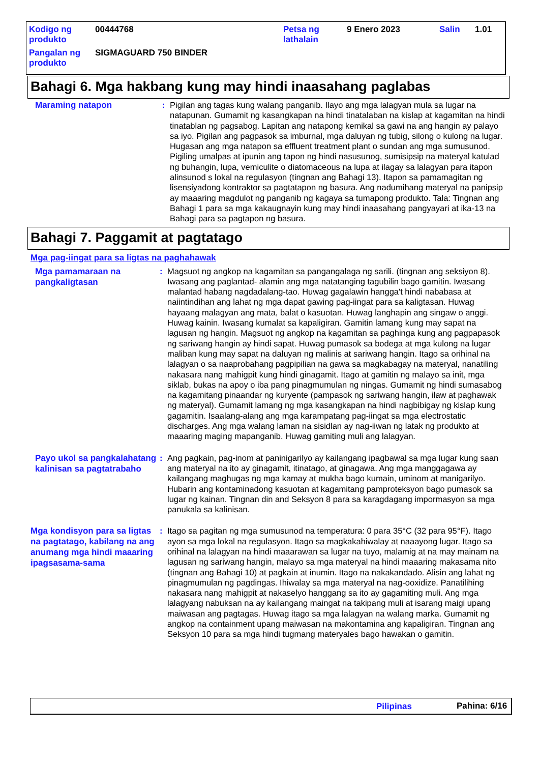| Kodigo ng produkto | 00444768 | Petsa ng lathalain | 9 Enero 2023 | Salin | 1.01 |
| Pangalan ng produkto | SIGMAGUARD 750 BINDER | | | | |
Bahagi 6. Mga hakbang kung may hindi inaasahang paglabas
Maraming natapon
: Pigilan ang tagas kung walang panganib. Ilayo ang mga lalagyan mula sa lugar na natapunan. Gumamit ng kasangkapan na hindi tinatalaban na kislap at kagamitan na hindi tinatablan ng pagsabog. Lapitan ang natapong kemikal sa gawi na ang hangin ay palayo sa iyo. Pigilan ang pagpasok sa imburnal, mga daluyan ng tubig, silong o kulong na lugar. Hugasan ang mga natapon sa effluent treatment plant o sundan ang mga sumusunod. Pigiling umalpas at ipunin ang tapon ng hindi nasusunog, sumisipsip na materyal katulad ng buhangin, lupa, vemiculite o diatomaceous na lupa at ilagay sa lalagyan para itapon alinsunod s lokal na regulasyon (tingnan ang Bahagi 13). Itapon sa pamamagitan ng lisensiyadong kontraktor sa pagtatapon ng basura. Ang nadumihang materyal na panipsip ay maaaring magdulot ng panganib ng kagaya sa tumapong produkto. Tala: Tingnan ang Bahagi 1 para sa mga kakaugnayin kung may hindi inaasahang pangyayari at ika-13 na Bahagi para sa pagtapon ng basura.
Bahagi 7. Paggamit at pagtatago
Mga pag-iingat para sa ligtas na paghahawak
Mga pamamaraan na pangkaligtasan
: Magsuot ng angkop na kagamitan sa pangangalaga ng sarili. (tingnan ang seksiyon 8). Iwasang ang paglantad- alamin ang mga natatanging tagubilin bago gamitin. Iwasang malantad habang nagdadalang-tao. Huwag gagalawin hangga't hindi nababasa at naiintindihan ang lahat ng mga dapat gawing pag-iingat para sa kaligtasan. Huwag hayaang malagyan ang mata, balat o kasuotan. Huwag langhapin ang singaw o anggi. Huwag kainin. Iwasang kumalat sa kapaligiran. Gamitin lamang kung may sapat na lagusan ng hangin. Magsuot ng angkop na kagamitan sa paghinga kung ang pagpapasok ng sariwang hangin ay hindi sapat. Huwag pumasok sa bodega at mga kulong na lugar maliban kung may sapat na daluyan ng malinis at sariwang hangin. Itago sa orihinal na lalagyan o sa naaprobahang pagpipilian na gawa sa magkabagay na materyal, nanatiling nakasara nang mahigpit kung hindi ginagamit. Itago at gamitin ng malayo sa init, mga siklab, bukas na apoy o iba pang pinagmumulan ng ningas. Gumamit ng hindi sumasabog na kagamitang pinaandar ng kuryente (pampasok ng sariwang hangin, ilaw at paghawak ng materyal). Gumamit lamang ng mga kasangkapan na hindi nagbibigay ng kislap kung gagamitin. Isaalang-alang ang mga karampatang pag-iingat sa mga electrostatic discharges. Ang mga walang laman na sisidlan ay nag-iiwan ng latak ng produkto at maaaring maging mapanganib. Huwag gamiting muli ang lalagyan.
Payo ukol sa pangkalahatang kalinisan sa pagtatrabaho
: Ang pagkain, pag-inom at paninigarilyo ay kailangang ipagbawal sa mga lugar kung saan ang materyal na ito ay ginagamit, itinatago, at ginagawa. Ang mga manggagawa ay kailangang maghugas ng mga kamay at mukha bago kumain, uminom at manigarilyo. Hubarin ang kontaminadong kasuotan at kagamitang pamproteksyon bago pumasok sa lugar ng kainan. Tingnan din and Seksyon 8 para sa karagdagang impormasyon sa mga panukala sa kalinisan.
Mga kondisyon para sa ligtas na pagtatago, kabilang na ang anumang mga hindi maaaring ipagsasama-sama
: Itago sa pagitan ng mga sumusunod na temperatura: 0 para 35°C (32 para 95°F). Itago ayon sa mga lokal na regulasyon. Itago sa magkakahiwalay at naaayong lugar. Itago sa orihinal na lalagyan na hindi maaarawan sa lugar na tuyo, malamig at na may mainam na lagusan ng sariwang hangin, malayo sa mga materyal na hindi maaaring makasama nito (tingnan ang Bahagi 10) at pagkain at inumin. Itago na nakakandado. Alisin ang lahat ng pinagmumulan ng pagdingas. Ihiwalay sa mga materyal na nag-ooxidize. Panatilihing nakasara nang mahigpit at nakaselyo hanggang sa ito ay gagamiting muli. Ang mga lalagyang nabuksan na ay kailangang maingat na takipang muli at isarang maigi upang maiwasan ang pagtagas. Huwag itago sa mga lalagyan na walang marka. Gumamit ng angkop na containment upang maiwasan na makontamina ang kapaligiran. Tingnan ang Seksyon 10 para sa mga hindi tugmang materyales bago hawakan o gamitin.
Pilipinas Pahina: 6/16